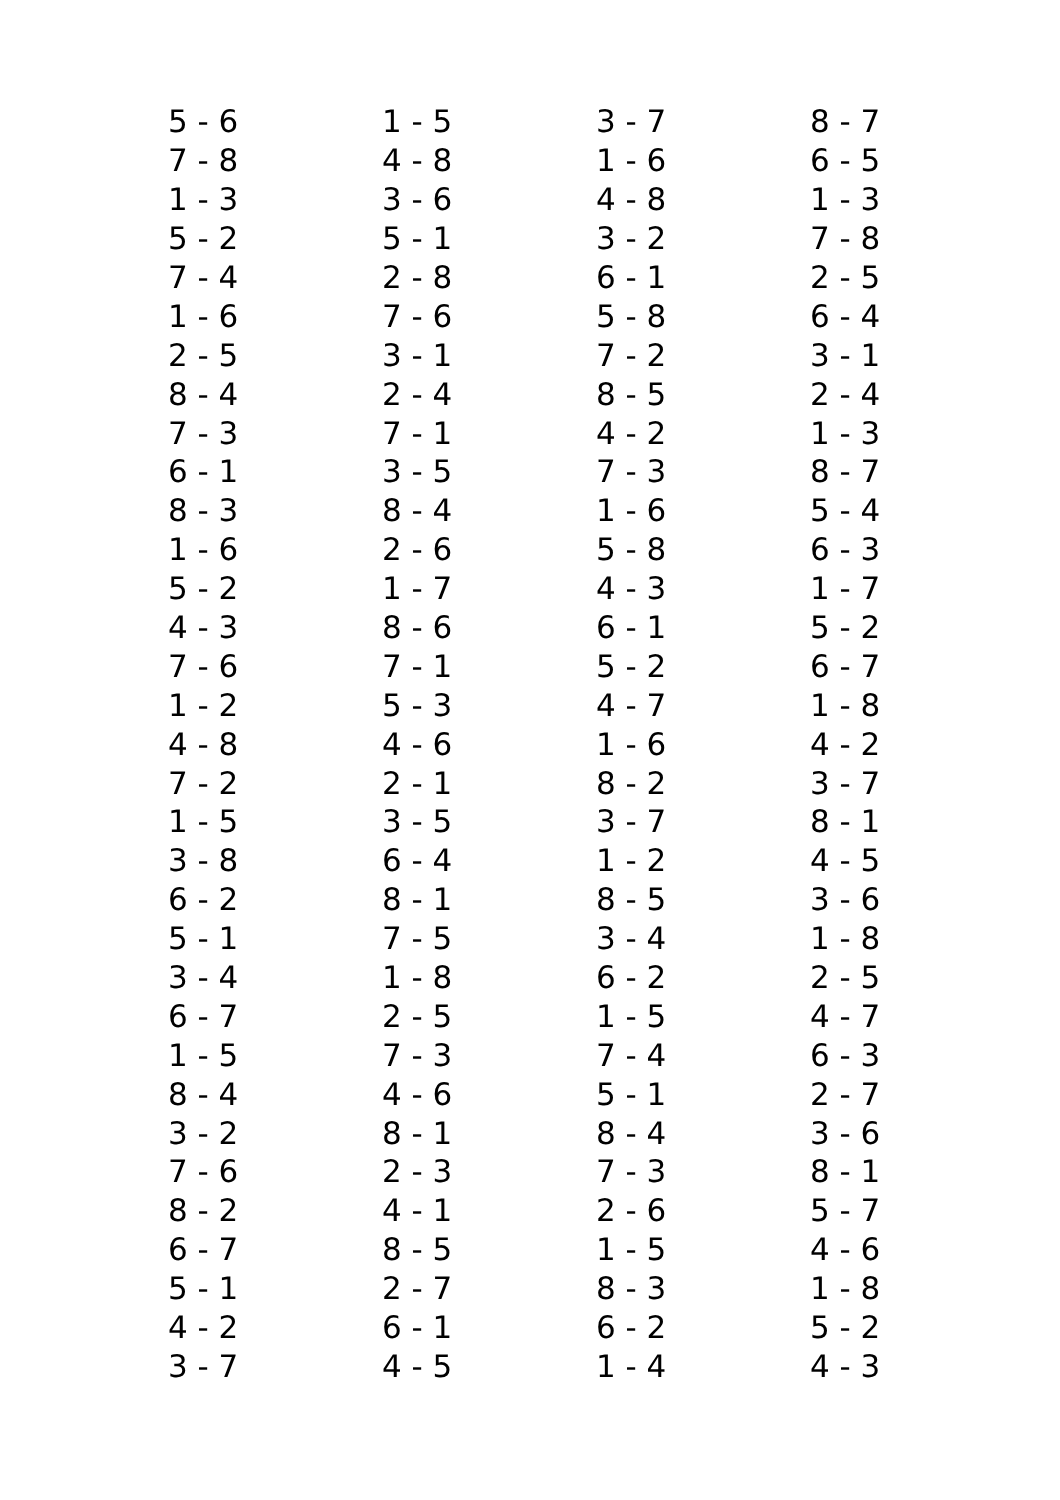| 5 - 6 | 1 - 5 | 3 - 7 | 8 - 7 |
| 7 - 8 | 4 - 8 | 1 - 6 | 6 - 5 |
| 1 - 3 | 3 - 6 | 4 - 8 | 1 - 3 |
| 5 - 2 | 5 - 1 | 3 - 2 | 7 - 8 |
| 7 - 4 | 2 - 8 | 6 - 1 | 2 - 5 |
| 1 - 6 | 7 - 6 | 5 - 8 | 6 - 4 |
| 2 - 5 | 3 - 1 | 7 - 2 | 3 - 1 |
| 8 - 4 | 2 - 4 | 8 - 5 | 2 - 4 |
| 7 - 3 | 7 - 1 | 4 - 2 | 1 - 3 |
| 6 - 1 | 3 - 5 | 7 - 3 | 8 - 7 |
| 8 - 3 | 8 - 4 | 1 - 6 | 5 - 4 |
| 1 - 6 | 2 - 6 | 5 - 8 | 6 - 3 |
| 5 - 2 | 1 - 7 | 4 - 3 | 1 - 7 |
| 4 - 3 | 8 - 6 | 6 - 1 | 5 - 2 |
| 7 - 6 | 7 - 1 | 5 - 2 | 6 - 7 |
| 1 - 2 | 5 - 3 | 4 - 7 | 1 - 8 |
| 4 - 8 | 4 - 6 | 1 - 6 | 4 - 2 |
| 7 - 2 | 2 - 1 | 8 - 2 | 3 - 7 |
| 1 - 5 | 3 - 5 | 3 - 7 | 8 - 1 |
| 3 - 8 | 6 - 4 | 1 - 2 | 4 - 5 |
| 6 - 2 | 8 - 1 | 8 - 5 | 3 - 6 |
| 5 - 1 | 7 - 5 | 3 - 4 | 1 - 8 |
| 3 - 4 | 1 - 8 | 6 - 2 | 2 - 5 |
| 6 - 7 | 2 - 5 | 1 - 5 | 4 - 7 |
| 1 - 5 | 7 - 3 | 7 - 4 | 6 - 3 |
| 8 - 4 | 4 - 6 | 5 - 1 | 2 - 7 |
| 3 - 2 | 8 - 1 | 8 - 4 | 3 - 6 |
| 7 - 6 | 2 - 3 | 7 - 3 | 8 - 1 |
| 8 - 2 | 4 - 1 | 2 - 6 | 5 - 7 |
| 6 - 7 | 8 - 5 | 1 - 5 | 4 - 6 |
| 5 - 1 | 2 - 7 | 8 - 3 | 1 - 8 |
| 4 - 2 | 6 - 1 | 6 - 2 | 5 - 2 |
| 3 - 7 | 4 - 5 | 1 - 4 | 4 - 3 |